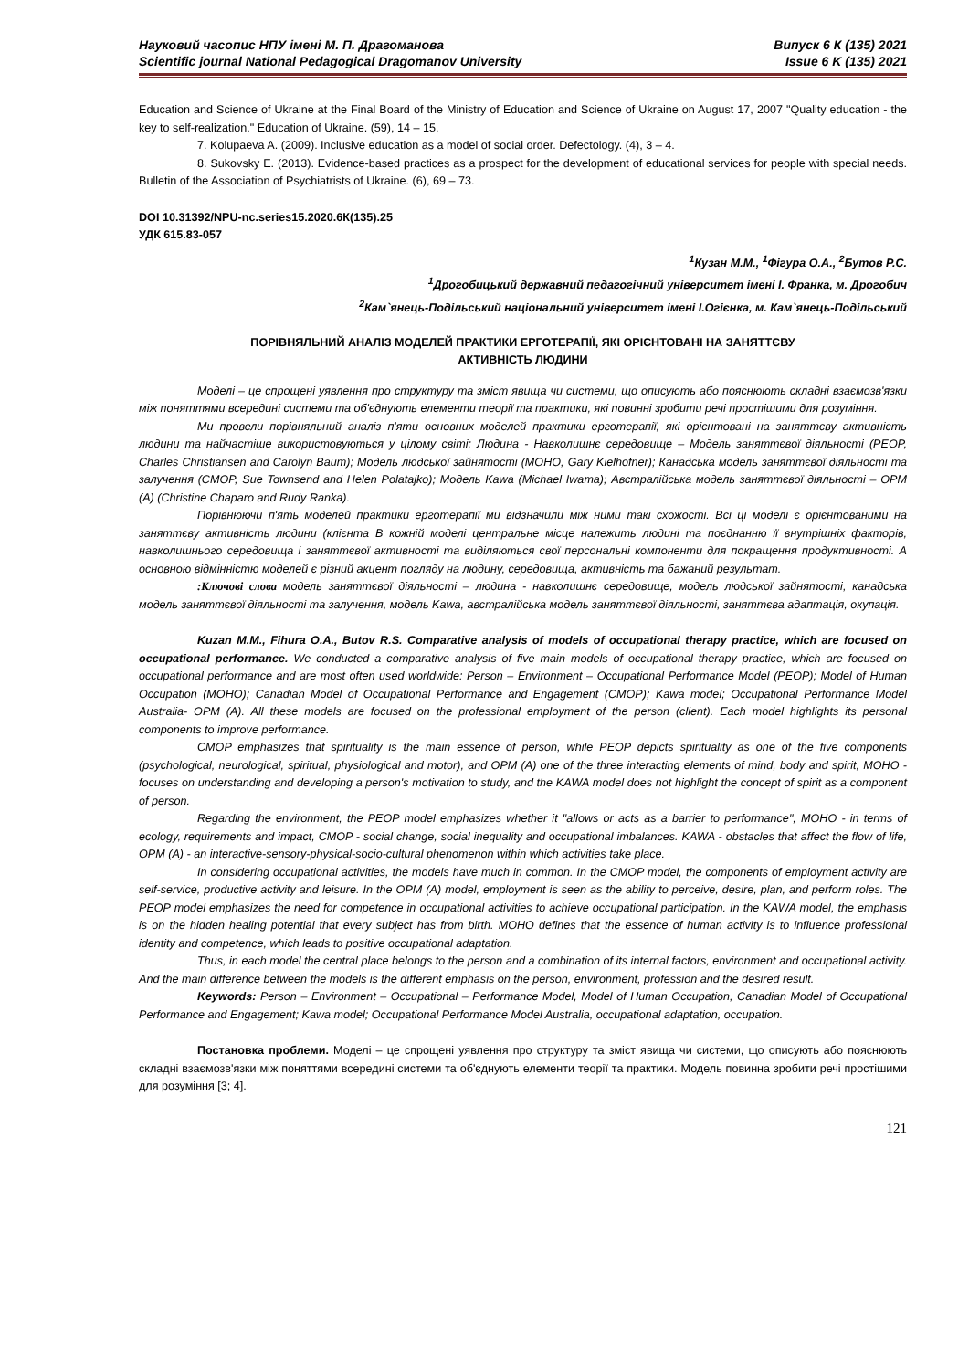Науковий часопис НПУ імені М. П. Драгоманова Випуск 6 К (135) 2021
Scientific journal National Pedagogical Dragomanov University Issue 6 K (135) 2021
Education and Science of Ukraine at the Final Board of the Ministry of Education and Science of Ukraine on August 17, 2007 "Quality education - the key to self-realization." Education of Ukraine. (59), 14 – 15.
7. Kolupaeva A. (2009). Inclusive education as a model of social order. Defectology. (4), 3 – 4.
8. Sukovsky E. (2013). Evidence-based practices as a prospect for the development of educational services for people with special needs. Bulletin of the Association of Psychiatrists of Ukraine. (6), 69 – 73.
DOI 10.31392/NPU-nc.series15.2020.6К(135).25
УДК 615.83-057
<sup>1</sup> Кузан М.М., <sup>1</sup>Фігура О.А., <sup>2</sup>Бутов Р.С.
<sup>1</sup> Дрогобицький державний педагогічний університет імені І. Франка, м. Дрогобич
<sup>2</sup> Кам`янець-Подільський національний університет імені І.Огієнка, м. Кам`янець-Подільський
ПОРІВНЯЛЬНИЙ АНАЛІЗ МОДЕЛЕЙ ПРАКТИКИ ЕРГОТЕРАПІЇ, ЯКІ ОРІЄНТОВАНІ НА ЗАНЯТТЄВУ
АКТИВНІСТЬ ЛЮДИНИ
Моделі – це спрощені уявлення про структуру та зміст явища чи системи, що описують або пояснюють складні взаємозв'язки між поняттями всередині системи та об'єднують елементи теорії та практики, які повинні зробити речі простішими для розуміння.
Ми провели порівняльний аналіз п'яти основних моделей практики ерготерапії, які орієнтовані на заняттєву активність людини та найчастіше використовуються у цілому світі: Людина - Навколишнє середовище – Модель заняттєвої діяльності (PEOP, Charles Christiansen and Carolyn Baum); Модель людської зайнятості (MOHO, Gary Kielhofner); Канадська модель заняттєвої діяльності та залучення (CMOP, Sue Townsend and Helen Polatajko); Модель Kawa (Michael Iwama); Австралійська модель заняттєвої діяльності – OPM (A) (Christine Chaparo and Rudy Ranka).
Порівнюючи п'ять моделей практики ерготерапії ми відзначили між ними такі схожості. Всі ці моделі є орієнтованими на заняттєву активність людини (клієнта В кожній моделі центральне місце належить людині та поєднанню її внутрішніх факторів, навколишнього середовища і заняттєвої активності та виділяються свої персональні компоненти для покращення продуктивності. А основною відмінністю моделей є різний акцент погляду на людину, середовища, активність та бажаний результат.
:Ключові слова модель заняттєвої діяльності – людина - навколишнє середовище, модель людської зайнятості, канадська модель заняттєвої діяльності та залучення, модель Kawa, австралійська модель заняттєвої діяльності, заняттєва адаптація, окупація.
Kuzan M.M., Fihura O.A., Butov R.S. Comparative analysis of models of occupational therapy practice, which are focused on occupational performance. We conducted a comparative analysis of five main models of occupational therapy practice, which are focused on occupational performance and are most often used worldwide: Person – Environment – Occupational Performance Model (PEOP); Model of Human Occupation (MOHO); Canadian Model of Occupational Performance and Engagement (CMOP); Kawa model; Occupational Performance Model Australia- OPM (A). All these models are focused on the professional employment of the person (client). Each model highlights its personal components to improve performance.
CMOP emphasizes that spirituality is the main essence of person, while PEOP depicts spirituality as one of the five components (psychological, neurological, spiritual, physiological and motor), and OPM (A) one of the three interacting elements of mind, body and spirit, MOHO - focuses on understanding and developing a person's motivation to study, and the KAWA model does not highlight the concept of spirit as a component of person.
Regarding the environment, the PEOP model emphasizes whether it "allows or acts as a barrier to performance", MOHO - in terms of ecology, requirements and impact, CMOP - social change, social inequality and occupational imbalances. KAWA - obstacles that affect the flow of life, OPM (A) - an interactive-sensory-physical-socio-cultural phenomenon within which activities take place.
In considering occupational activities, the models have much in common. In the CMOP model, the components of employment activity are self-service, productive activity and leisure. In the OPM (A) model, employment is seen as the ability to perceive, desire, plan, and perform roles. The PEOP model emphasizes the need for competence in occupational activities to achieve occupational participation. In the KAWA model, the emphasis is on the hidden healing potential that every subject has from birth. MOHO defines that the essence of human activity is to influence professional identity and competence, which leads to positive occupational adaptation.
Thus, in each model the central place belongs to the person and a combination of its internal factors, environment and occupational activity. And the main difference between the models is the different emphasis on the person, environment, profession and the desired result.
Keywords: Person – Environment – Occupational – Performance Model, Model of Human Occupation, Canadian Model of Occupational Performance and Engagement; Kawa model; Occupational Performance Model Australia, occupational adaptation, occupation.
Постановка проблеми. Моделі – це спрощені уявлення про структуру та зміст явища чи системи, що описують або пояснюють складні взаємозв'язки між поняттями всередині системи та об'єднують елементи теорії та практики. Модель повинна зробити речі простішими для розуміння [3; 4].
121